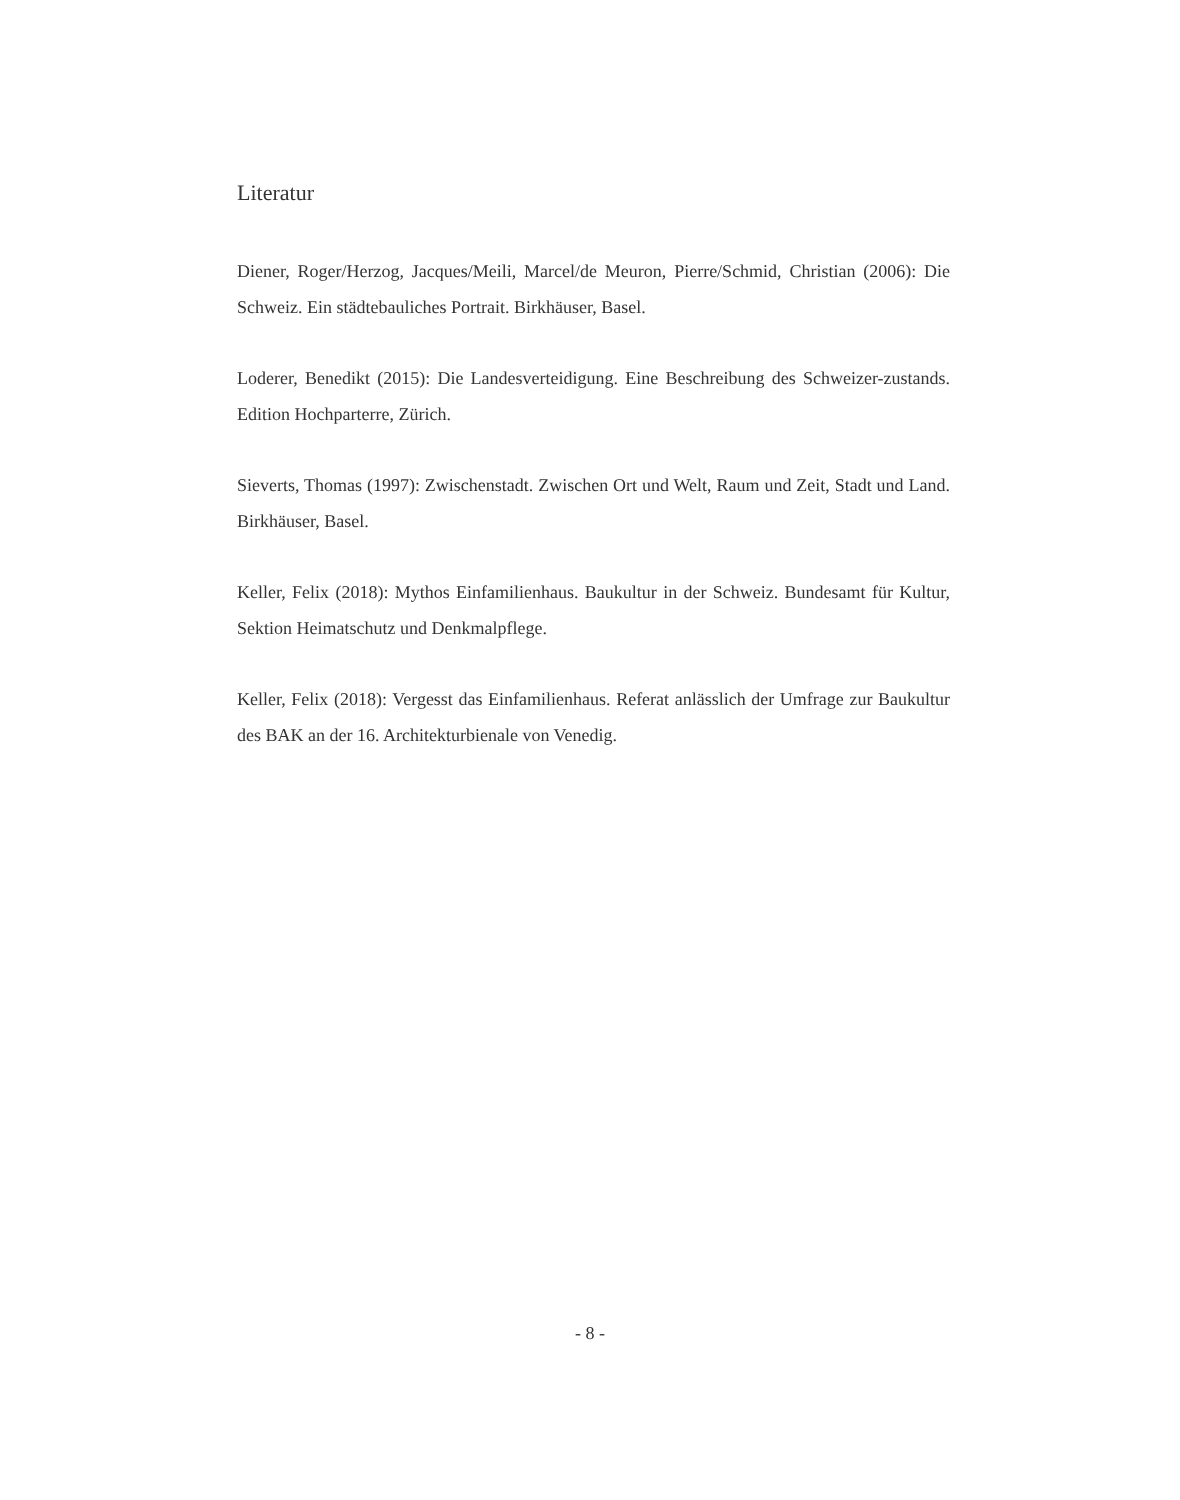Literatur
Diener, Roger/Herzog, Jacques/Meili, Marcel/de Meuron, Pierre/Schmid, Christian (2006): Die Schweiz. Ein städtebauliches Portrait. Birkhäuser, Basel.
Loderer, Benedikt (2015): Die Landesverteidigung. Eine Beschreibung des Schweizer-zustands. Edition Hochparterre, Zürich.
Sieverts, Thomas (1997): Zwischenstadt. Zwischen Ort und Welt, Raum und Zeit, Stadt und Land. Birkhäuser, Basel.
Keller, Felix (2018): Mythos Einfamilienhaus. Baukultur in der Schweiz. Bundesamt für Kultur, Sektion Heimatschutz und Denkmalpflege.
Keller, Felix (2018): Vergesst das Einfamilienhaus. Referat anlässlich der Umfrage zur Baukultur des BAK an der 16. Architekturbienale von Venedig.
- 8 -